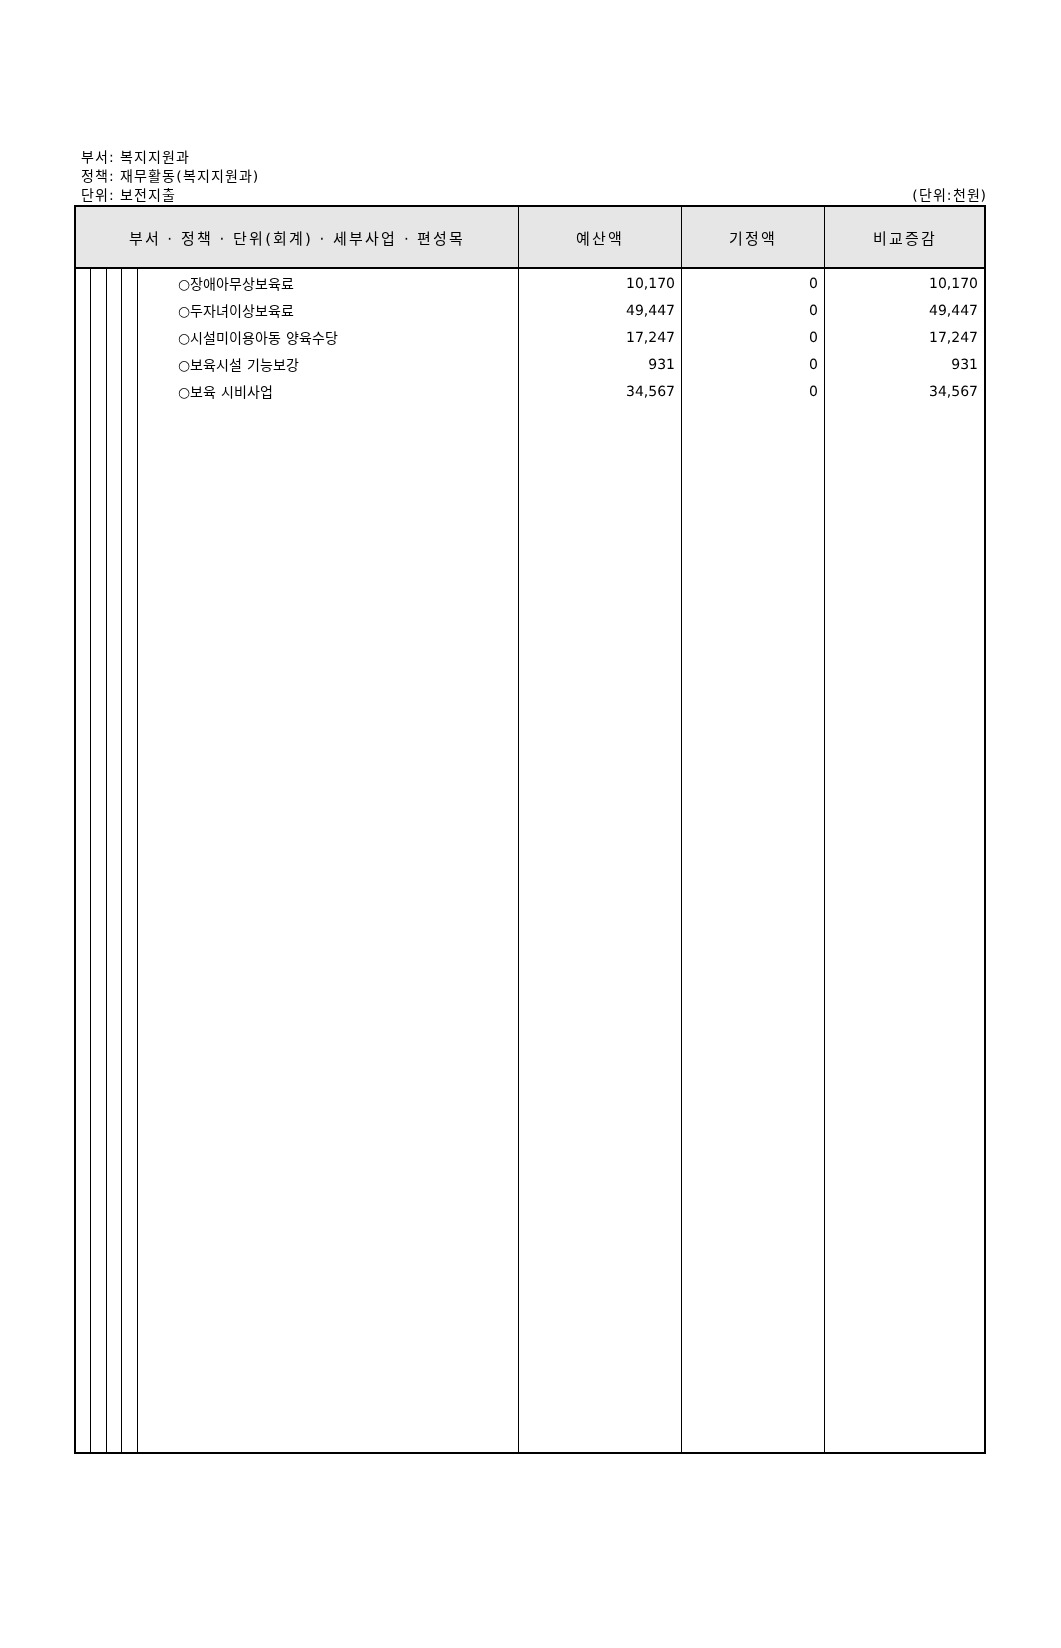부서: 복지지원과
정책: 재무활동(복지지원과)
단위: 보전지출 (단위:천원)
| 부서 · 정책 · 단위(회계) · 세부사업 · 편성목 | 예산액 | 기정액 | 비교증감 |
| --- | --- | --- | --- |
| ○장애아무상보육료 | 10,170 | 0 | 10,170 |
| ○두자녀이상보육료 | 49,447 | 0 | 49,447 |
| ○시설미이용아동 양육수당 | 17,247 | 0 | 17,247 |
| ○보육시설 기능보강 | 931 | 0 | 931 |
| ○보육 시비사업 | 34,567 | 0 | 34,567 |